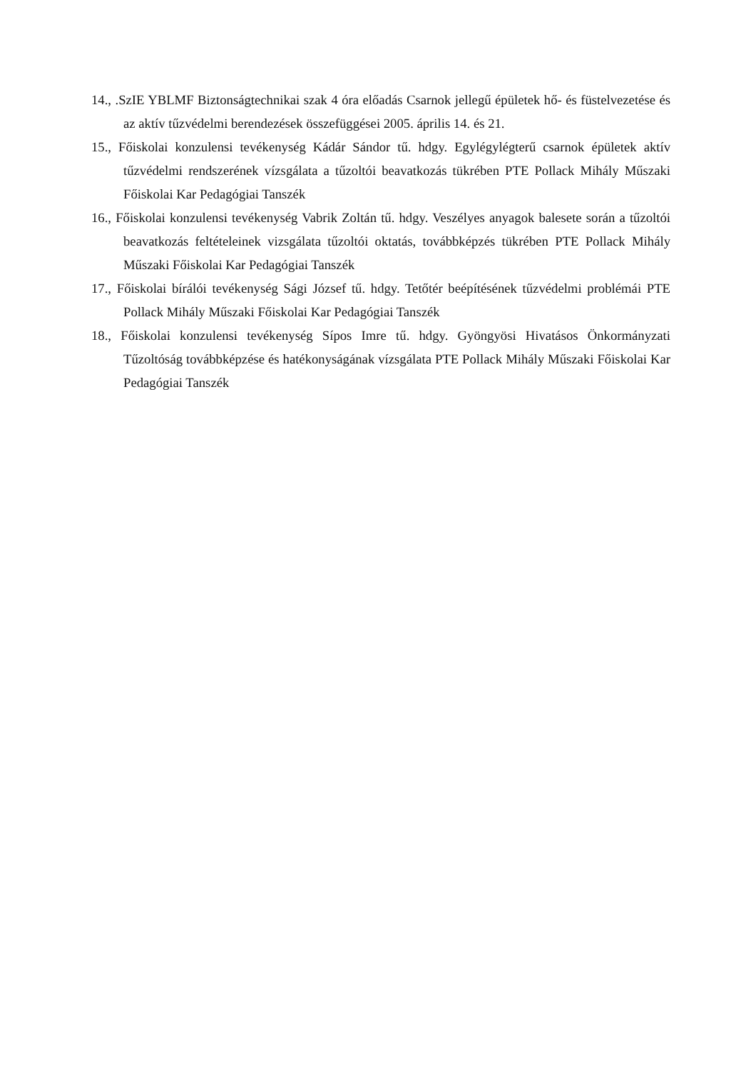14., .SzIE YBLMF Biztonságtechnikai szak 4 óra előadás Csarnok jellegű épületek hő- és füstelvezetése és az aktív tűzvédelmi berendezések összefüggései 2005. április 14. és 21.
15., Főiskolai konzulensi tevékenység Kádár Sándor tű. hdgy. Egylégylégterű csarnok épületek aktív tűzvédelmi rendszerének vízsgálata a tűzoltói beavatkozás tükrében PTE Pollack Mihály Műszaki Főiskolai Kar Pedagógiai Tanszék
16., Főiskolai konzulensi tevékenység Vabrik Zoltán tű. hdgy. Veszélyes anyagok balesete során a tűzoltói beavatkozás feltételeinek vizsgálata tűzoltói oktatás, továbbképzés tükrében PTE Pollack Mihály Műszaki Főiskolai Kar Pedagógiai Tanszék
17., Főiskolai bírálói tevékenység Sági József tű. hdgy. Tetőtér beépítésének tűzvédelmi problémái PTE Pollack Mihály Műszaki Főiskolai Kar Pedagógiai Tanszék
18., Főiskolai konzulensi tevékenység Sípos Imre tű. hdgy. Gyöngyösi Hivatásos Önkormányzati Tűzoltóság továbbképzése és hatékonyságának vízsgálata PTE Pollack Mihály Műszaki Főiskolai Kar Pedagógiai Tanszék